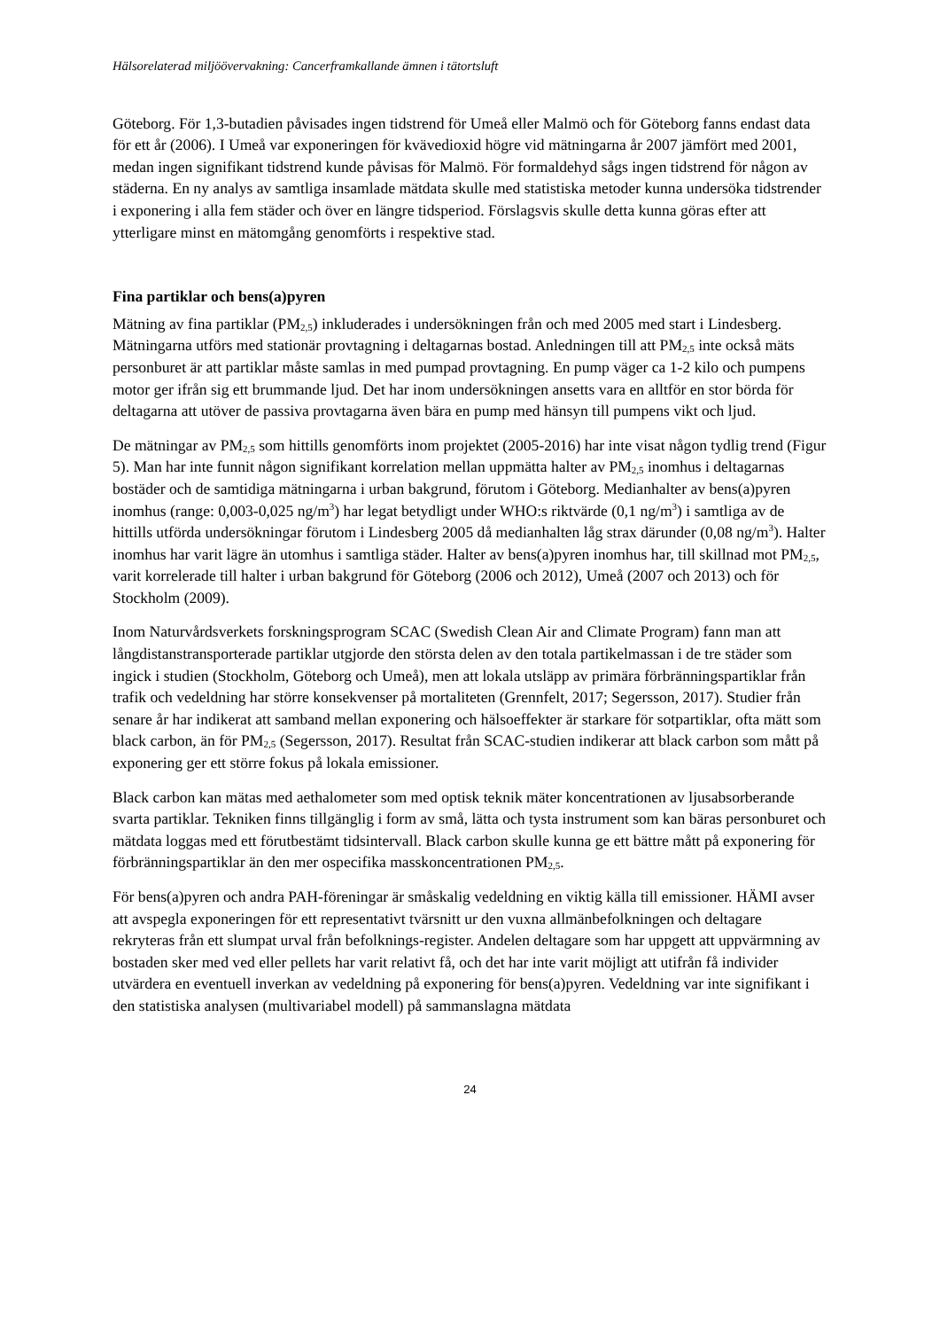Hälsorelaterad miljöövervakning: Cancerframkallande ämnen i tätortsluft
Göteborg. För 1,3-butadien påvisades ingen tidstrend för Umeå eller Malmö och för Göteborg fanns endast data för ett år (2006). I Umeå var exponeringen för kvävedioxid högre vid mätningarna år 2007 jämfört med 2001, medan ingen signifikant tidstrend kunde påvisas för Malmö. För formaldehyd sågs ingen tidstrend för någon av städerna. En ny analys av samtliga insamlade mätdata skulle med statistiska metoder kunna undersöka tidstrender i exponering i alla fem städer och över en längre tidsperiod. Förslagsvis skulle detta kunna göras efter att ytterligare minst en mätomgång genomförts i respektive stad.
Fina partiklar och bens(a)pyren
Mätning av fina partiklar (PM<sub>2,5</sub>) inkluderades i undersökningen från och med 2005 med start i Lindesberg. Mätningarna utförs med stationär provtagning i deltagarnas bostad. Anledningen till att PM<sub>2,5</sub> inte också mäts personburet är att partiklar måste samlas in med pumpad provtagning. En pump väger ca 1-2 kilo och pumpens motor ger ifrån sig ett brummande ljud. Det har inom undersökningen ansetts vara en alltför en stor börda för deltagarna att utöver de passiva provtagarna även bära en pump med hänsyn till pumpens vikt och ljud.
De mätningar av PM<sub>2,5</sub> som hittills genomförts inom projektet (2005-2016) har inte visat någon tydlig trend (Figur 5). Man har inte funnit någon signifikant korrelation mellan uppmätta halter av PM<sub>2,5</sub> inomhus i deltagarnas bostäder och de samtidiga mätningarna i urban bakgrund, förutom i Göteborg. Medianhalter av bens(a)pyren inomhus (range: 0,003-0,025 ng/m<sup>3</sup>) har legat betydligt under WHO:s riktvärde (0,1 ng/m<sup>3</sup>) i samtliga av de hittills utförda undersökningar förutom i Lindesberg 2005 då medianhalten låg strax därunder (0,08 ng/m<sup>3</sup>). Halter inomhus har varit lägre än utomhus i samtliga städer. Halter av bens(a)pyren inomhus har, till skillnad mot PM<sub>2,5</sub>, varit korrelerade till halter i urban bakgrund för Göteborg (2006 och 2012), Umeå (2007 och 2013) och för Stockholm (2009).
Inom Naturvårdsverkets forskningsprogram SCAC (Swedish Clean Air and Climate Program) fann man att långdistanstransporterade partiklar utgjorde den största delen av den totala partikelmassan i de tre städer som ingick i studien (Stockholm, Göteborg och Umeå), men att lokala utsläpp av primära förbränningspartiklar från trafik och vedeldning har större konsekvenser på mortaliteten (Grennfelt, 2017; Segersson, 2017). Studier från senare år har indikerat att samband mellan exponering och hälsoeffekter är starkare för sotpartiklar, ofta mätt som black carbon, än för PM<sub>2,5</sub> (Segersson, 2017). Resultat från SCAC-studien indikerar att black carbon som mått på exponering ger ett större fokus på lokala emissioner.
Black carbon kan mätas med aethalometer som med optisk teknik mäter koncentrationen av ljusabsorberande svarta partiklar. Tekniken finns tillgänglig i form av små, lätta och tysta instrument som kan bäras personburet och mätdata loggas med ett förutbestämt tidsintervall. Black carbon skulle kunna ge ett bättre mått på exponering för förbränningspartiklar än den mer ospecifika masskoncentrationen PM<sub>2,5</sub>.
För bens(a)pyren och andra PAH-föreningar är småskalig vedeldning en viktig källa till emissioner. HÄMI avser att avspegla exponeringen för ett representativt tvärsnitt ur den vuxna allmänbefolkningen och deltagare rekryteras från ett slumpat urval från befolknings-register. Andelen deltagare som har uppgett att uppvärmning av bostaden sker med ved eller pellets har varit relativt få, och det har inte varit möjligt att utifrån få individer utvärdera en eventuell inverkan av vedeldning på exponering för bens(a)pyren. Vedeldning var inte signifikant i den statistiska analysen (multivariabel modell) på sammanslagna mätdata
24